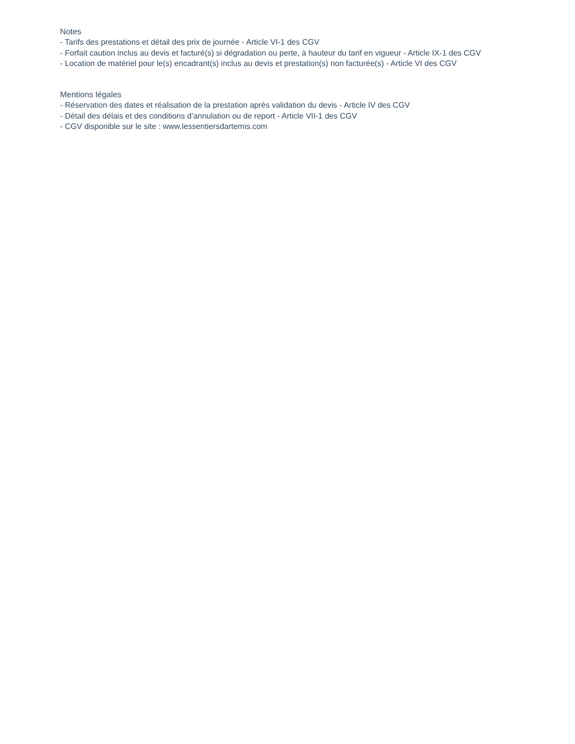Notes
- Tarifs des prestations et détail des prix de journée - Article VI-1 des CGV
- Forfait caution inclus au devis et facturé(s) si dégradation ou perte, à hauteur du tarif en vigueur - Article IX-1 des CGV
- Location de matériel pour le(s) encadrant(s) inclus au devis et prestation(s) non facturée(s) - Article VI des CGV
Mentions légales
- Réservation des dates et réalisation de la prestation après validation du devis - Article IV des CGV
- Détail des délais et des conditions d’annulation ou de report - Article VII-1 des CGV
- CGV disponible sur le site : www.lessentiersdartemis.com